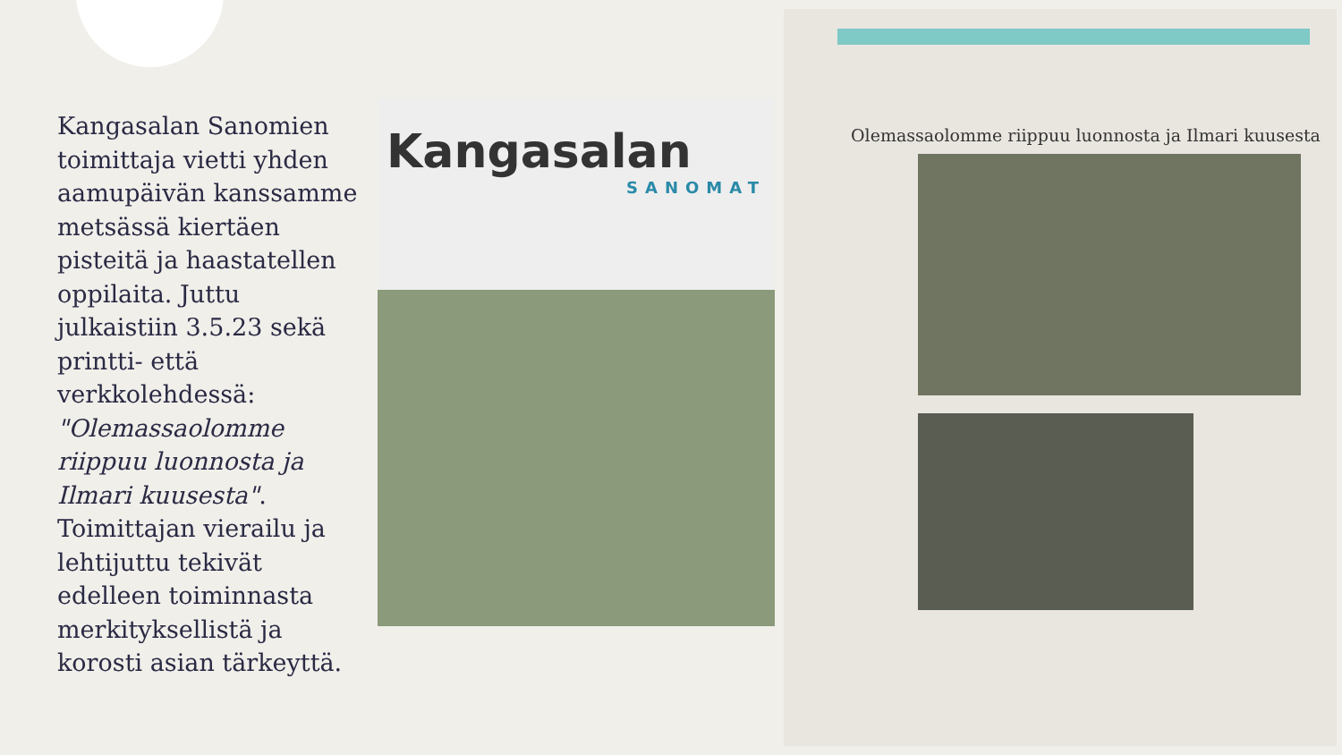Kangasalan Sanomien toimittaja vietti yhden aamupäivän kanssamme metsässä kiertäen pisteitä ja haastatellen oppilaita. Juttu julkaistiin 3.5.23 sekä printti- että verkkolehdessä: "Olemassaolomme riippuu luonnosta ja Ilmari kuusesta". Toimittajan vierailu ja lehtijuttu tekivät edelleen toiminnasta merkityksellistä ja korosti asian tärkeyttä.
Kangasalan
SANOMAT
Olemassaolomme riippuu luonnosta ja Ilmari kuusesta